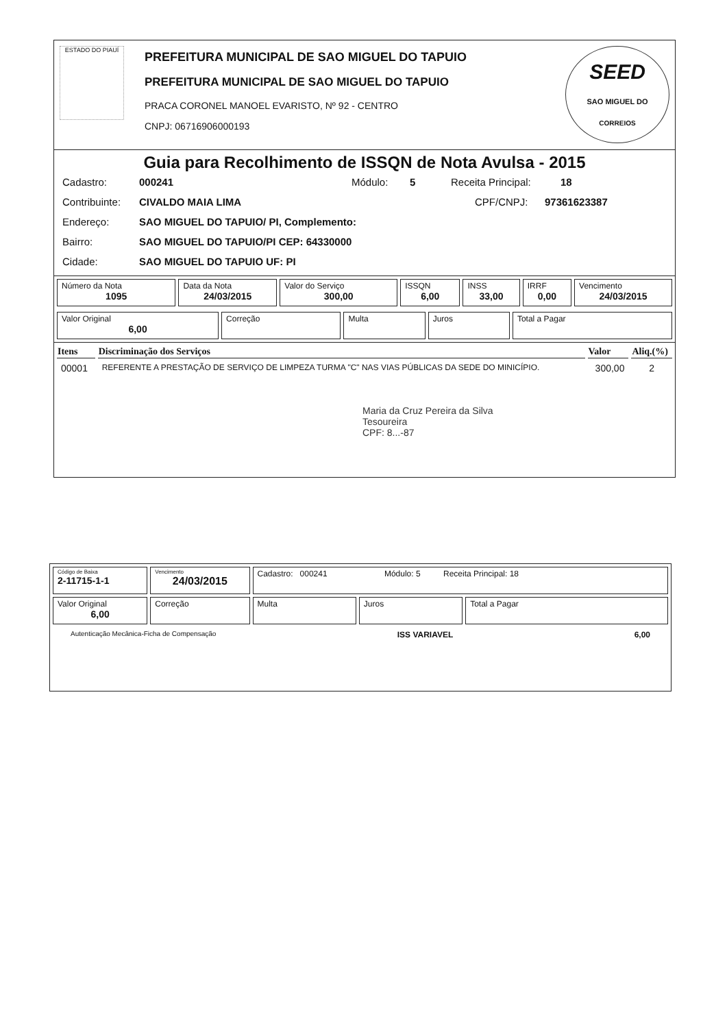ESTADO DO PIAUÍ
PREFEITURA MUNICIPAL DE SAO MIGUEL DO TAPUIO
PREFEITURA MUNICIPAL DE SAO MIGUEL DO TAPUIO
PRACA CORONEL MANOEL EVARISTO, Nº 92 - CENTRO
CNPJ: 06716906000193
SEED
SAO MIGUEL DO
CORREIOS
Guia para Recolhimento de ISSQN de Nota Avulsa - 2015
Cadastro: 000241 Módulo: 5 Receita Principal: 18
Contribuinte: CIVALDO MAIA LIMA CPF/CNPJ: 97361623387
Endereço: SAO MIGUEL DO TAPUIO/ PI, Complemento:
Bairro: SAO MIGUEL DO TAPUIO/PI CEP: 64330000
Cidade: SAO MIGUEL DO TAPUIO UF: PI
| Número da Nota 1095 | Data da Nota 24/03/2015 | Valor do Serviço 300,00 | ISSQN 6,00 | INSS 33,00 | IRRF 0,00 | Vencimento 24/03/2015 |
| Valor Original 6,00 | Correção | Multa | Juros | Total a Pagar |
| Itens | Discriminação dos Serviços | Valor | Aliq.(%) |
| --- | --- | --- | --- |
| 00001 | REFERENTE A PRESTAÇÃO DE SERVIÇO DE LIMPEZA TURMA "C" NAS VIAS PÚBLICAS DA SEDE DO MINICÍPIO. | 300,00 | 2 |
Maria da Cruz Pereira da Silva
Tesoureira
CPF: 8...-87
| Código de Baixa 2-11715-1-1 | Vencimento 24/03/2015 | Cadastro: 000241 Módulo: 5 Receita Principal: 18 | | |
| Valor Original 6,00 | Correção | Multa | Juros | Total a Pagar |
Autenticação Mecânica-Ficha de Compensação ISS VARIAVEL 6,00